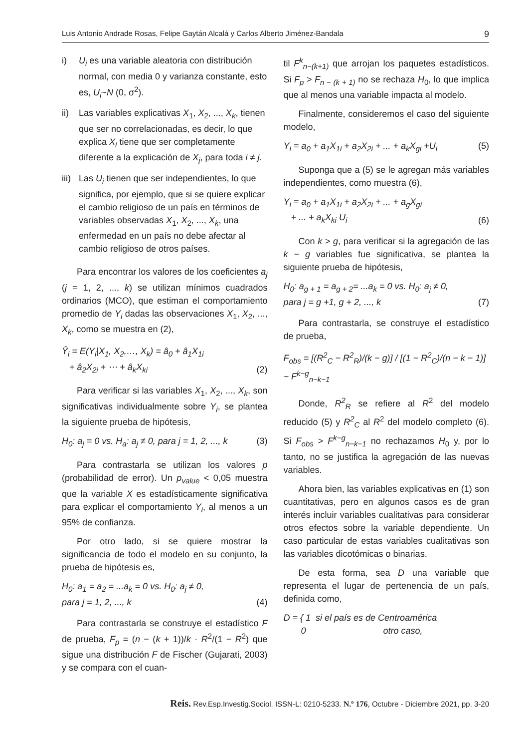Luis Antonio Andrade Rosas, Felipe Gaytán Alcalá y Carlos Alberto Jiménez-Bandala 9
i) U<sub>i</sub> es una variable aleatoria con distribución normal, con media 0 y varianza constante, esto es, U<sub>i</sub>~N (0, σ<sup>2</sup>).
ii) Las variables explicativas X<sub>1</sub>, X<sub>2</sub>, ..., X<sub>k</sub>, tienen que ser no correlacionadas, es decir, lo que explica X<sub>i</sub> tiene que ser completamente diferente a la explicación de X<sub>j</sub>, para toda i ≠ j.
iii) Las U<sub>i</sub> tienen que ser independientes, lo que significa, por ejemplo, que si se quiere explicar el cambio religioso de un país en términos de variables observadas X<sub>1</sub>, X<sub>2</sub>, ..., X<sub>k</sub>, una enfermedad en un país no debe afectar al cambio religioso de otros países.
Para encontrar los valores de los coeficientes a<sub>j</sub> (j = 1, 2, ..., k) se utilizan mínimos cuadrados ordinarios (MCO), que estiman el comportamiento promedio de Y<sub>i</sub> dadas las observaciones X<sub>1</sub>, X<sub>2</sub>, ..., X<sub>k</sub>, como se muestra en (2),
Ŷ<sub>i</sub> = E(Y<sub>i</sub>|X<sub>1</sub>, X<sub>2</sub>,…, X<sub>k</sub>) = â<sub>0</sub> + â<sub>1</sub>X<sub>1i</sub>
+ â<sub>2</sub>X<sub>2i</sub> + ⋯ + â<sub>k</sub>X<sub>ki</sub> (2)
Para verificar si las variables X<sub>1</sub>, X<sub>2</sub>, ..., X<sub>k</sub>, son significativas individualmente sobre Y<sub>i</sub>, se plantea la siguiente prueba de hipótesis,
H<sub>0</sub>: a<sub>j</sub> = 0 vs. H<sub>a</sub>: a<sub>j</sub> ≠ 0, para j = 1, 2, ..., k (3)
Para contrastarla se utilizan los valores p (probabilidad de error). Un p<sub>value</sub> < 0,05 muestra que la variable X es estadísticamente significativa para explicar el comportamiento Y<sub>i</sub>, al menos a un 95% de confianza.
Por otro lado, si se quiere mostrar la significancia de todo el modelo en su conjunto, la prueba de hipótesis es,
H<sub>0</sub>: a<sub>1</sub> = a<sub>2</sub> = ...a<sub>k</sub> = 0 vs. H<sub>0</sub>: a<sub>j</sub> ≠ 0,
para j = 1, 2, ..., k (4)
Para contrastarla se construye el estadístico F de prueba, F<sub>p</sub> = (n − (k + 1))/k · R<sup>2</sup>/(1 − R<sup>2</sup>) que sigue una distribución F de Fischer (Gujarati, 2003) y se compara con el cuan-
til F<sup>k</sup><sub>n−(k+1)</sub> que arrojan los paquetes estadísticos. Si F<sub>p</sub> > F<sub>n − (k + 1)</sub> no se rechaza H<sub>0</sub>, lo que implica que al menos una variable impacta al modelo.
Finalmente, consideremos el caso del siguiente modelo,
Y<sub>i</sub> = a<sub>0</sub> + a<sub>1</sub>X<sub>1i</sub> + a<sub>2</sub>X<sub>2i</sub> + ... + a<sub>k</sub>X<sub>gi</sub> +U<sub>i</sub> (5)
Suponga que a (5) se le agregan más variables independientes, como muestra (6),
Y<sub>i</sub> = a<sub>0</sub> + a<sub>1</sub>X<sub>1i</sub> + a<sub>2</sub>X<sub>2i</sub> + ... + a<sub>g</sub>X<sub>gi</sub>
+ ... + a<sub>k</sub>X<sub>ki</sub> U<sub>i</sub> (6)
Con k > g, para verificar si la agregación de las k − g variables fue significativa, se plantea la siguiente prueba de hipótesis,
H<sub>0</sub>: a<sub>g + 1</sub> = a<sub>g + 2</sub>= ...a<sub>k</sub> = 0 vs. H<sub>0</sub>: a<sub>j</sub> ≠ 0,
para j = g +1, g + 2, ..., k (7)
Para contrastarla, se construye el estadístico de prueba,
F<sub>obs</sub> = [(R<sup>2</sup><sub>C</sub> − R<sup>2</sup><sub>R</sub>)/(k − g)] / [(1 − R<sup>2</sup><sub>C</sub>)/(n − k − 1)] ~ F<sup>k−g</sup><sub>n−k−1</sub>
Donde, R<sup>2</sup><sub>R</sub> se refiere al R<sup>2</sup> del modelo reducido (5) y R<sup>2</sup><sub>C</sub> al R<sup>2</sup> del modelo completo (6). Si F<sub>obs</sub> > F<sup>k−g</sup><sub>n−k−1</sub> no rechazamos H<sub>0</sub> y, por lo tanto, no se justifica la agregación de las nuevas variables.
Ahora bien, las variables explicativas en (1) son cuantitativas, pero en algunos casos es de gran interés incluir variables cualitativas para considerar otros efectos sobre la variable dependiente. Un caso particular de estas variables cualitativas son las variables dicotómicas o binarias.
De esta forma, sea D una variable que representa el lugar de pertenencia de un país, definida como,
D = { 1 si el país es de Centroamérica
0 otro caso,
Reis. Rev.Esp.Investig.Sociol. ISSN-L: 0210-5233. N.º 176, Octubre - Diciembre 2021, pp. 3-20